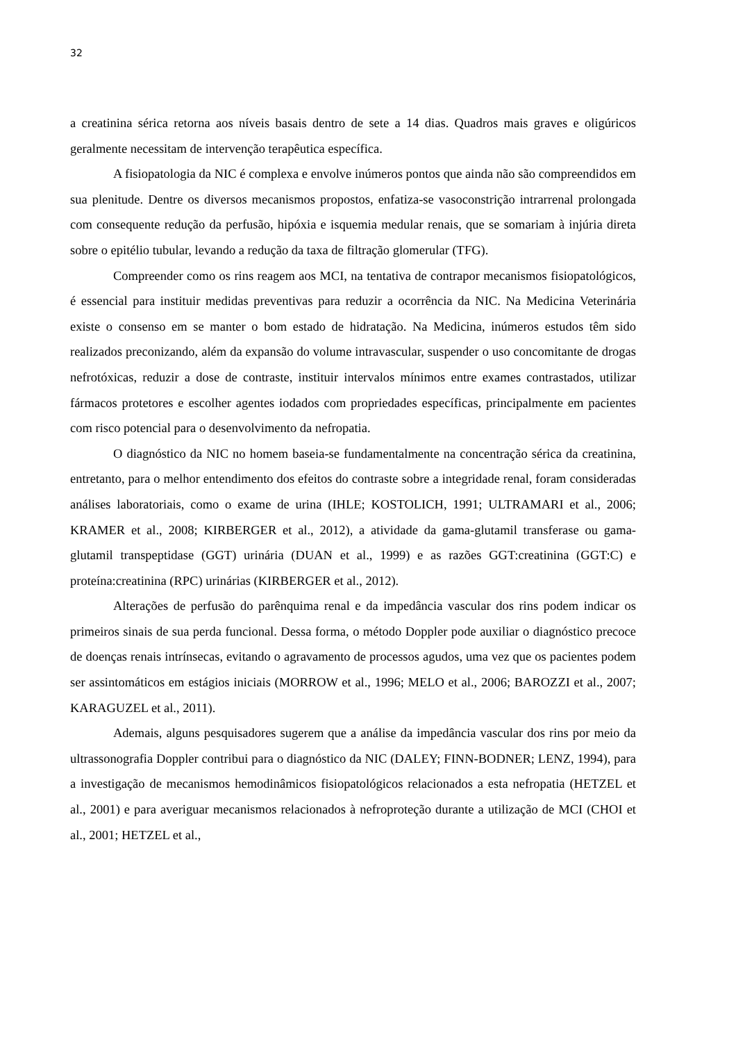32
a creatinina sérica retorna aos níveis basais dentro de sete a 14 dias. Quadros mais graves e oligúricos geralmente necessitam de intervenção terapêutica específica.
A fisiopatologia da NIC é complexa e envolve inúmeros pontos que ainda não são compreendidos em sua plenitude. Dentre os diversos mecanismos propostos, enfatiza-se vasoconstrição intrarrenal prolongada com consequente redução da perfusão, hipóxia e isquemia medular renais, que se somariam à injúria direta sobre o epitélio tubular, levando a redução da taxa de filtração glomerular (TFG).
Compreender como os rins reagem aos MCI, na tentativa de contrapor mecanismos fisiopatológicos, é essencial para instituir medidas preventivas para reduzir a ocorrência da NIC. Na Medicina Veterinária existe o consenso em se manter o bom estado de hidratação. Na Medicina, inúmeros estudos têm sido realizados preconizando, além da expansão do volume intravascular, suspender o uso concomitante de drogas nefrotóxicas, reduzir a dose de contraste, instituir intervalos mínimos entre exames contrastados, utilizar fármacos protetores e escolher agentes iodados com propriedades específicas, principalmente em pacientes com risco potencial para o desenvolvimento da nefropatia.
O diagnóstico da NIC no homem baseia-se fundamentalmente na concentração sérica da creatinina, entretanto, para o melhor entendimento dos efeitos do contraste sobre a integridade renal, foram consideradas análises laboratoriais, como o exame de urina (IHLE; KOSTOLICH, 1991; ULTRAMARI et al., 2006; KRAMER et al., 2008; KIRBERGER et al., 2012), a atividade da gama-glutamil transferase ou gama-glutamil transpeptidase (GGT) urinária (DUAN et al., 1999) e as razões GGT:creatinina (GGT:C) e proteína:creatinina (RPC) urinárias (KIRBERGER et al., 2012).
Alterações de perfusão do parênquima renal e da impedância vascular dos rins podem indicar os primeiros sinais de sua perda funcional. Dessa forma, o método Doppler pode auxiliar o diagnóstico precoce de doenças renais intrínsecas, evitando o agravamento de processos agudos, uma vez que os pacientes podem ser assintomáticos em estágios iniciais (MORROW et al., 1996; MELO et al., 2006; BAROZZI et al., 2007; KARAGUZEL et al., 2011).
Ademais, alguns pesquisadores sugerem que a análise da impedância vascular dos rins por meio da ultrassonografia Doppler contribui para o diagnóstico da NIC (DALEY; FINN-BODNER; LENZ, 1994), para a investigação de mecanismos hemodinâmicos fisiopatológicos relacionados a esta nefropatia (HETZEL et al., 2001) e para averiguar mecanismos relacionados à nefroproteção durante a utilização de MCI (CHOI et al., 2001; HETZEL et al.,